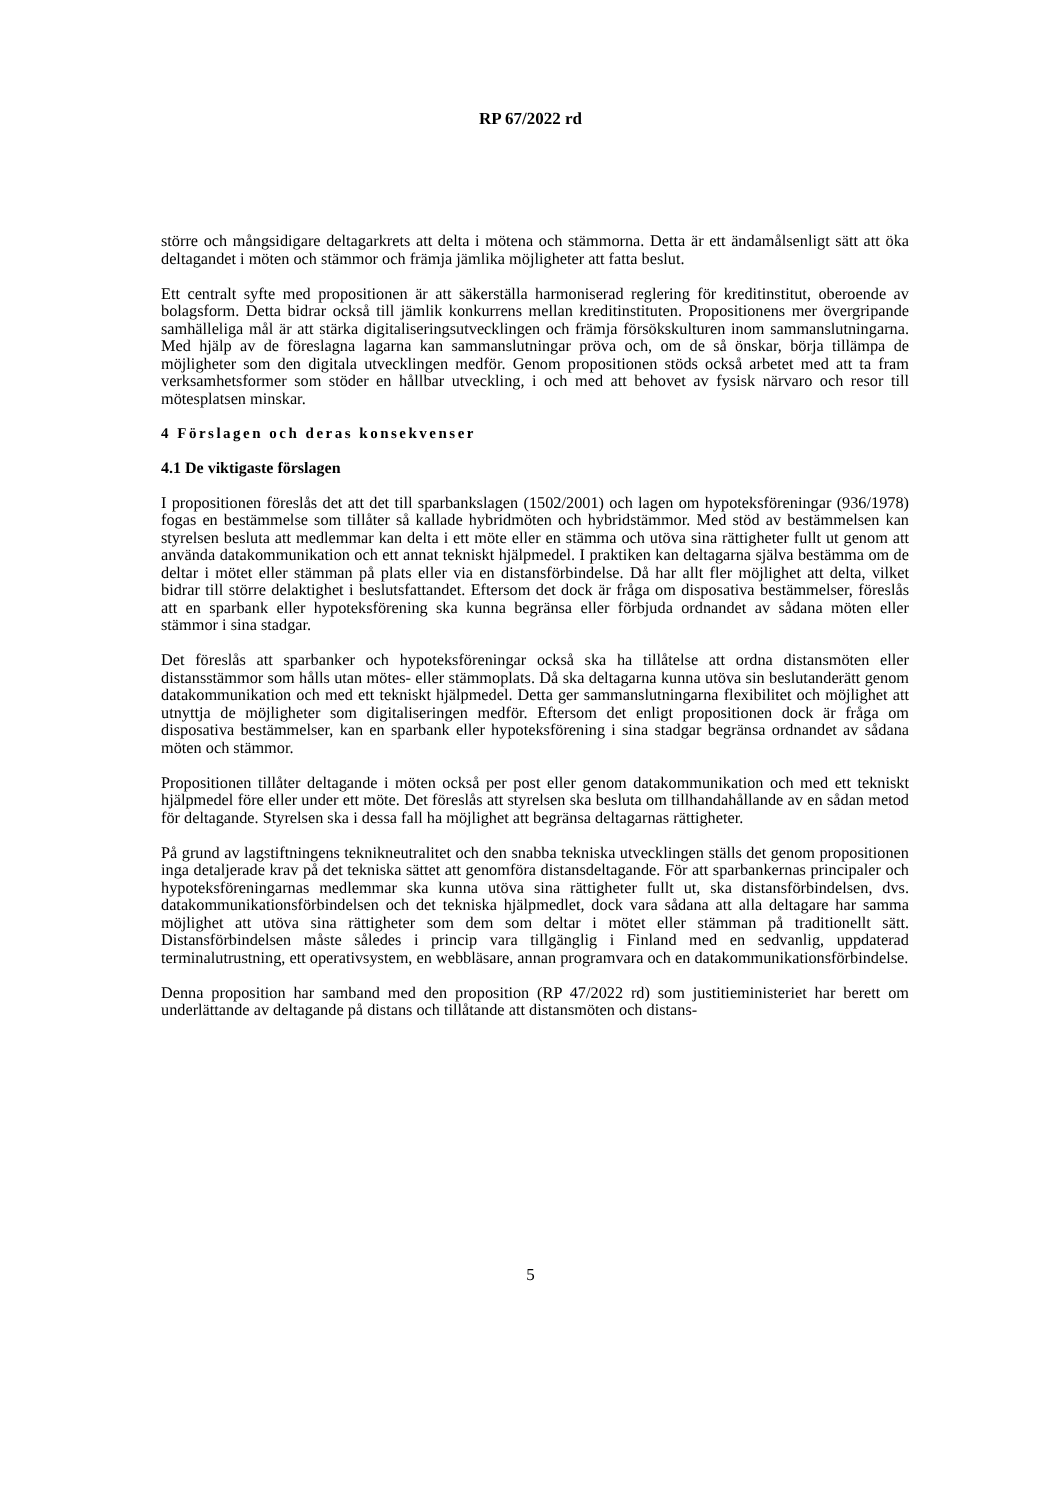RP 67/2022 rd
större och mångsidigare deltagarkrets att delta i mötena och stämmorna. Detta är ett ändamålsenligt sätt att öka deltagandet i möten och stämmor och främja jämlika möjligheter att fatta beslut.
Ett centralt syfte med propositionen är att säkerställa harmoniserad reglering för kreditinstitut, oberoende av bolagsform. Detta bidrar också till jämlik konkurrens mellan kreditinstituten. Propositionens mer övergripande samhälleliga mål är att stärka digitaliseringsutvecklingen och främja försökskulturen inom sammanslutningarna. Med hjälp av de föreslagna lagarna kan sammanslutningar pröva och, om de så önskar, börja tillämpa de möjligheter som den digitala utvecklingen medför. Genom propositionen stöds också arbetet med att ta fram verksamhetsformer som stöder en hållbar utveckling, i och med att behovet av fysisk närvaro och resor till mötesplatsen minskar.
4 Förslagen och deras konsekvenser
4.1 De viktigaste förslagen
I propositionen föreslås det att det till sparbankslagen (1502/2001) och lagen om hypoteksföreningar (936/1978) fogas en bestämmelse som tillåter så kallade hybridmöten och hybridstämmor. Med stöd av bestämmelsen kan styrelsen besluta att medlemmar kan delta i ett möte eller en stämma och utöva sina rättigheter fullt ut genom att använda datakommunikation och ett annat tekniskt hjälpmedel. I praktiken kan deltagarna själva bestämma om de deltar i mötet eller stämman på plats eller via en distansförbindelse. Då har allt fler möjlighet att delta, vilket bidrar till större delaktighet i beslutsfattandet. Eftersom det dock är fråga om disposativa bestämmelser, föreslås att en sparbank eller hypoteksförening ska kunna begränsa eller förbjuda ordnandet av sådana möten eller stämmor i sina stadgar.
Det föreslås att sparbanker och hypoteksföreningar också ska ha tillåtelse att ordna distansmöten eller distansstämmor som hålls utan mötes- eller stämmoplats. Då ska deltagarna kunna utöva sin beslutanderätt genom datakommunikation och med ett tekniskt hjälpmedel. Detta ger sammanslutningarna flexibilitet och möjlighet att utnyttja de möjligheter som digitaliseringen medför. Eftersom det enligt propositionen dock är fråga om disposativa bestämmelser, kan en sparbank eller hypoteksförening i sina stadgar begränsa ordnandet av sådana möten och stämmor.
Propositionen tillåter deltagande i möten också per post eller genom datakommunikation och med ett tekniskt hjälpmedel före eller under ett möte. Det föreslås att styrelsen ska besluta om tillhandahållande av en sådan metod för deltagande. Styrelsen ska i dessa fall ha möjlighet att begränsa deltagarnas rättigheter.
På grund av lagstiftningens teknikneutralitet och den snabba tekniska utvecklingen ställs det genom propositionen inga detaljerade krav på det tekniska sättet att genomföra distansdeltagande. För att sparbankernas principaler och hypoteksföreningarnas medlemmar ska kunna utöva sina rättigheter fullt ut, ska distansförbindelsen, dvs. datakommunikationsförbindelsen och det tekniska hjälpmedlet, dock vara sådana att alla deltagare har samma möjlighet att utöva sina rättigheter som dem som deltar i mötet eller stämman på traditionellt sätt. Distansförbindelsen måste således i princip vara tillgänglig i Finland med en sedvanlig, uppdaterad terminalutrustning, ett operativsystem, en webbläsare, annan programvara och en datakommunikationsförbindelse.
Denna proposition har samband med den proposition (RP 47/2022 rd) som justitieministeriet har berett om underlättande av deltagande på distans och tillåtande att distansmöten och distans-
5